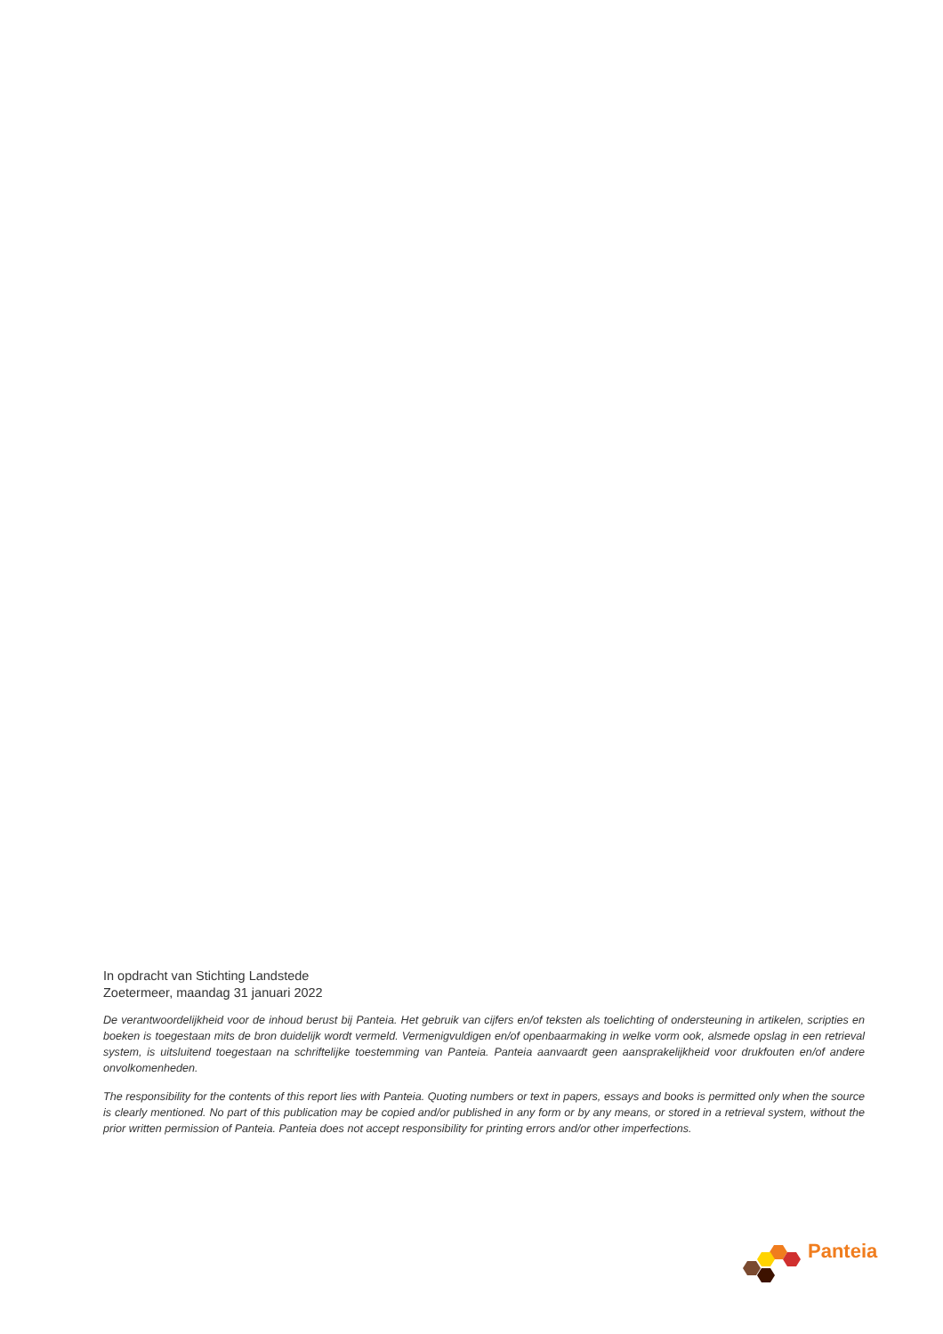In opdracht van Stichting Landstede
Zoetermeer, maandag 31 januari 2022
De verantwoordelijkheid voor de inhoud berust bij Panteia. Het gebruik van cijfers en/of teksten als toelichting of ondersteuning in artikelen, scripties en boeken is toegestaan mits de bron duidelijk wordt vermeld. Vermenigvuldigen en/of openbaarmaking in welke vorm ook, alsmede opslag in een retrieval system, is uitsluitend toegestaan na schriftelijke toestemming van Panteia. Panteia aanvaardt geen aansprakelijkheid voor drukfouten en/of andere onvolkomenheden.
The responsibility for the contents of this report lies with Panteia. Quoting numbers or text in papers, essays and books is permitted only when the source is clearly mentioned. No part of this publication may be copied and/or published in any form or by any means, or stored in a retrieval system, without the prior written permission of Panteia. Panteia does not accept responsibility for printing errors and/or other imperfections.
Panteia